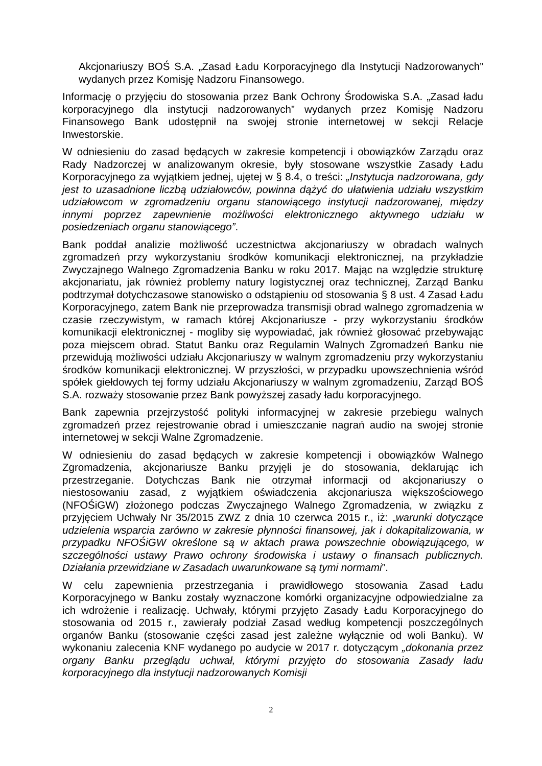Akcjonariuszy BOŚ S.A. „Zasad Ładu Korporacyjnego dla Instytucji Nadzorowanych” wydanych przez Komisję Nadzoru Finansowego.
Informację o przyjęciu do stosowania przez Bank Ochrony Środowiska S.A. „Zasad ładu korporacyjnego dla instytucji nadzorowanych” wydanych przez Komisję Nadzoru Finansowego Bank udostępnił na swojej stronie internetowej w sekcji Relacje Inwestorskie.
W odniesieniu do zasad będących w zakresie kompetencji i obowiązków Zarządu oraz Rady Nadzorczej w analizowanym okresie, były stosowane wszystkie Zasady Ładu Korporacyjnego za wyjątkiem jednej, ujętej w § 8.4, o treści: „Instytucja nadzorowana, gdy jest to uzasadnione liczbą udziałowców, powinna dążyć do ułatwienia udziału wszystkim udziałowcom w zgromadzeniu organu stanowiącego instytucji nadzorowanej, między innymi poprzez zapewnienie możliwości elektronicznego aktywnego udziału w posiedzeniach organu stanowiącego”.
Bank poddał analizie możliwość uczestnictwa akcjonariuszy w obradach walnych zgromadzeń przy wykorzystaniu środków komunikacji elektronicznej, na przykładzie Zwyczajnego Walnego Zgromadzenia Banku w roku 2017. Mając na względzie strukturę akcjonariatu, jak również problemy natury logistycznej oraz technicznej, Zarząd Banku podtrzymał dotychczasowe stanowisko o odstąpieniu od stosowania § 8 ust. 4 Zasad Ładu Korporacyjnego, zatem Bank nie przeprowadza transmisji obrad walnego zgromadzenia w czasie rzeczywistym, w ramach której Akcjonariusze - przy wykorzystaniu środków komunikacji elektronicznej - mogliby się wypowiadać, jak również głosować przebywając poza miejscem obrad. Statut Banku oraz Regulamin Walnych Zgromadzeń Banku nie przewidują możliwości udziału Akcjonariuszy w walnym zgromadzeniu przy wykorzystaniu środków komunikacji elektronicznej. W przyszłości, w przypadku upowszechnienia wśród spółek giełdowych tej formy udziału Akcjonariuszy w walnym zgromadzeniu, Zarząd BOŚ S.A. rozważy stosowanie przez Bank powyższej zasady ładu korporacyjnego.
Bank zapewnia przejrzystość polityki informacyjnej w zakresie przebiegu walnych zgromadzeń przez rejestrowanie obrad i umieszczanie nagrań audio na swojej stronie internetowej w sekcji Walne Zgromadzenie.
W odniesieniu do zasad będących w zakresie kompetencji i obowiązków Walnego Zgromadzenia, akcjonariusze Banku przyjęli je do stosowania, deklarując ich przestrzeganie. Dotychczas Bank nie otrzymał informacji od akcjonariuszy o niestosowaniu zasad, z wyjątkiem oświadczenia akcjonariusza większościowego (NFOŚiGW) złożonego podczas Zwyczajnego Walnego Zgromadzenia, w związku z przyjęciem Uchwały Nr 35/2015 ZWZ z dnia 10 czerwca 2015 r., iż: „warunki dotyczące udzielenia wsparcia zarówno w zakresie płynności finansowej, jak i dokapitalizowania, w przypadku NFOŚiGW określone są w aktach prawa powszechnie obowiązującego, w szczególności ustawy Prawo ochrony środowiska i ustawy o finansach publicznych. Działania przewidziane w Zasadach uwarunkowane są tymi normami”.
W celu zapewnienia przestrzegania i prawidłowego stosowania Zasad Ładu Korporacyjnego w Banku zostały wyznaczone komórki organizacyjne odpowiedzialne za ich wdrożenie i realizację. Uchwały, którymi przyjęto Zasady Ładu Korporacyjnego do stosowania od 2015 r., zawierały podział Zasad według kompetencji poszczególnych organów Banku (stosowanie części zasad jest zależne wyłącznie od woli Banku). W wykonaniu zalecenia KNF wydanego po audycie w 2017 r. dotyczącym „dokonania przez organy Banku przeglądu uchwał, którymi przyjęto do stosowania Zasady ładu korporacyjnego dla instytucji nadzorowanych Komisji
2